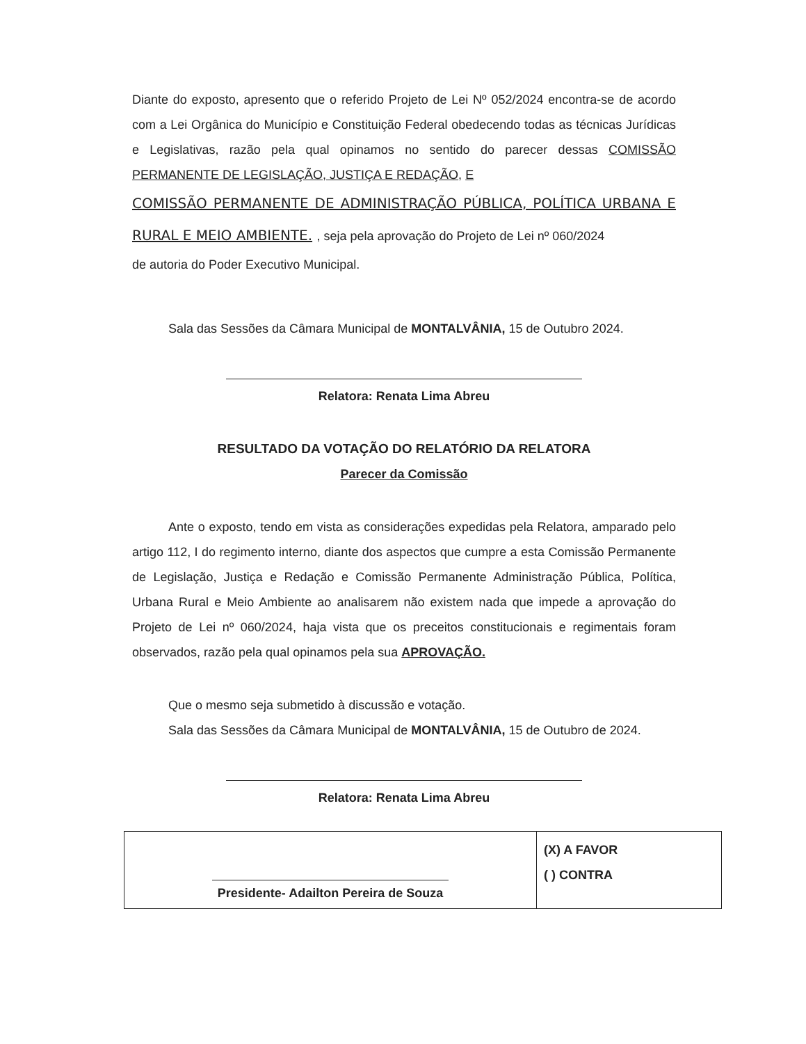Diante do exposto, apresento que o referido Projeto de Lei Nº 052/2024 encontra-se de acordo com a Lei Orgânica do Município e Constituição Federal obedecendo todas as técnicas Jurídicas e Legislativas, razão pela qual opinamos no sentido do parecer dessas COMISSÃO PERMANENTE DE LEGISLAÇÃO, JUSTIÇA E REDAÇÃO, E
COMISSÃO PERMANENTE DE ADMINISTRAÇÃO PÚBLICA, POLÍTICA URBANA E RURAL E MEIO AMBIENTE. , seja pela aprovação do Projeto de Lei nº 060/2024
de autoria do Poder Executivo Municipal.
Sala das Sessões da Câmara Municipal de MONTALVÂNIA, 15 de Outubro 2024.
Relatora: Renata Lima Abreu
RESULTADO DA VOTAÇÃO DO RELATÓRIO DA RELATORA
Parecer da Comissão
Ante o exposto, tendo em vista as considerações expedidas pela Relatora, amparado pelo artigo 112, I do regimento interno, diante dos aspectos que cumpre a esta Comissão Permanente de Legislação, Justiça e Redação e Comissão Permanente Administração Pública, Política, Urbana Rural e Meio Ambiente ao analisarem não existem nada que impede a aprovação do Projeto de Lei nº 060/2024, haja vista que os preceitos constitucionais e regimentais foram observados, razão pela qual opinamos pela sua APROVAÇÃO.
Que o mesmo seja submetido à discussão e votação.
Sala das Sessões da Câmara Municipal de MONTALVÂNIA, 15 de Outubro de 2024.
Relatora: Renata Lima Abreu
| Presidente- Adailton Pereira de Souza | (X) A FAVOR ( ) CONTRA |